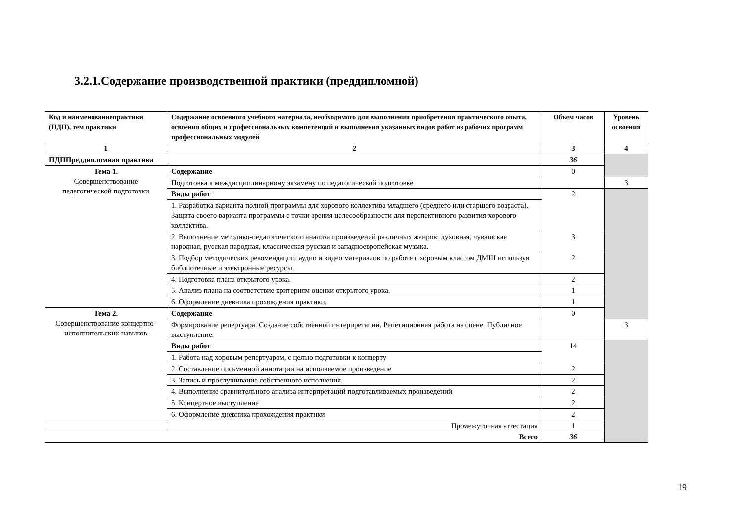3.2.1.Содержание производственной практики (преддипломной)
| Код и наименованиепрактики (ПДП), тем практики | Содержание освоенного учебного материала, необходимого для выполнения приобретения практического опыта, освоения общих и профессиональных компетенций и выполнения указанных видов работ из рабочих программ профессиональных модулей | Объем часов | Уровень освоения |
| --- | --- | --- | --- |
| 1 | 2 | 3 | 4 |
| ПДППреддипломная практика | | 36 | |
| Тема 1. Совершенствование педагогической подготовки | Содержание | 0 | |
| | Подготовка к междисциплинарному экзамену по педагогической подготовке | | 3 |
| | Виды работ | 2 | |
| | 1. Разработка варианта полной программы для хорового коллектива младшего (среднего или старшего возраста). Защита своего варианта программы с точки зрения целесообразности для перспективного развития хорового коллектива. | | |
| | 2. Выполнение методико-педагогического анализа произведений различных жанров: духовная, чувашская народная, русская народная, классическая русская и западноевропейская музыка. | 3 | |
| | 3. Подбор методических рекомендации, аудио и видео материалов по работе с хоровым классом ДМШ используя библиотечные и электронные ресурсы. | 2 | |
| | 4. Подготовка плана открытого урока. | 2 | |
| | 5. Анализ плана на соответствие критериям оценки открытого урока. | 1 | |
| | 6. Оформление дневника прохождения практики. | 1 | |
| Тема 2. Совершенствование концертно-исполнительских навыков | Содержание | 0 | |
| | Формирование репертуара. Создание собственной интерпретации. Репетиционная работа на сцене. Публичное выступление. | | 3 |
| | Виды работ | 14 | |
| | 1. Работа над хоровым репертуаром, с целью подготовки к концерту | | |
| | 2. Составление письменной аннотации на исполняемое произведение | 2 | |
| | 3. Запись и прослушивание собственного исполнения. | 2 | |
| | 4. Выполнение сравнительного анализа интерпретаций подготавливаемых произведений | 2 | |
| | 5. Концертное выступление | 2 | |
| | 6. Оформление дневника прохождения практики | 2 | |
| | Промежуточная аттестация | 1 | |
| Всего | | 36 | |
19